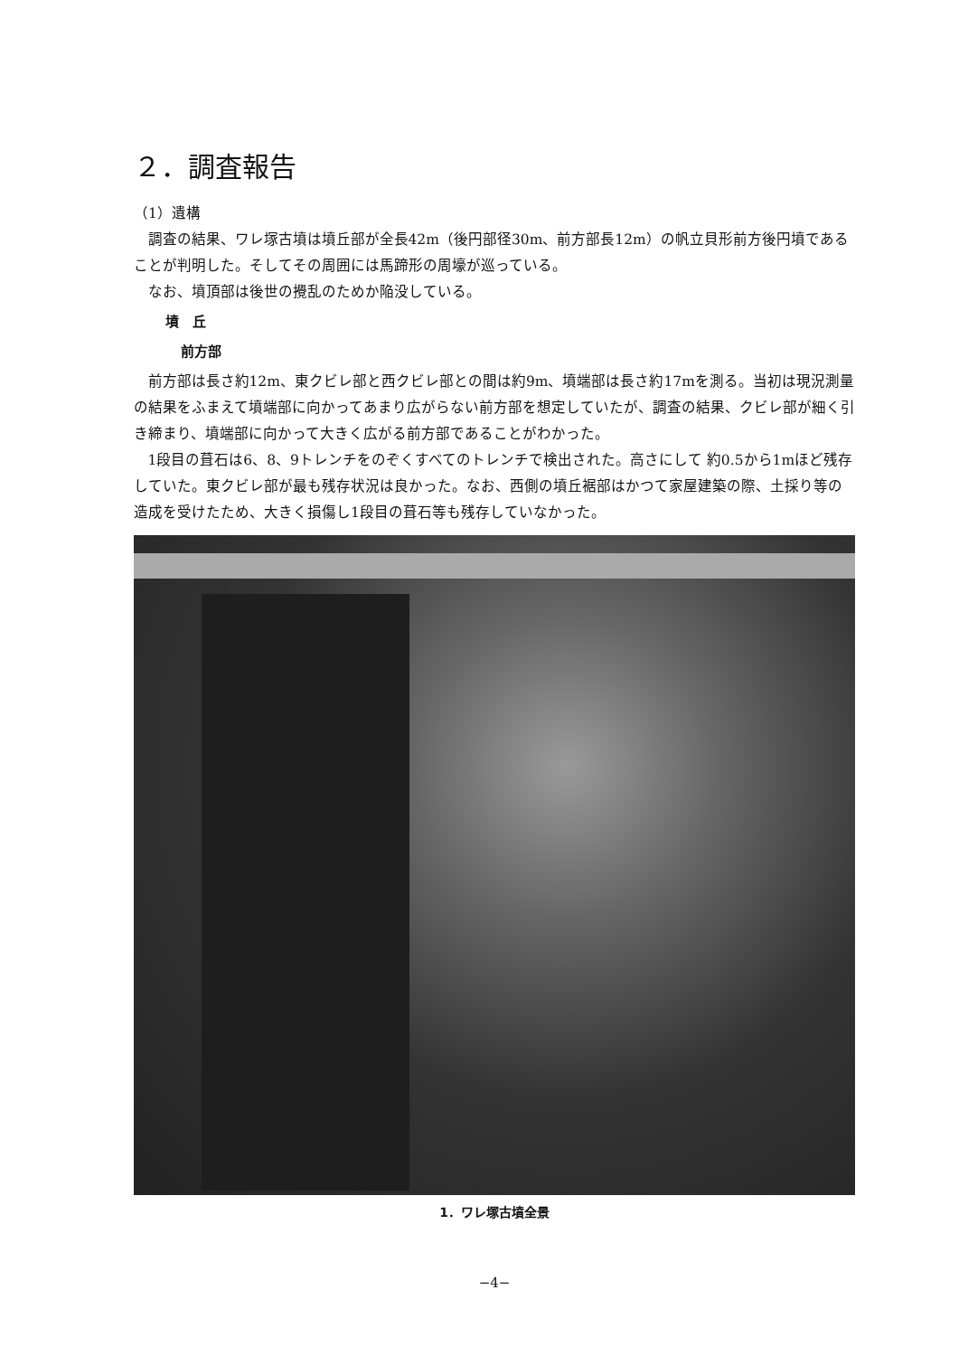２．調査報告
（1）遺構
調査の結果、ワレ塚古墳は墳丘部が全長42m（後円部径30m、前方部長12m）の帆立貝形前方後円墳であることが判明した。そしてその周囲には馬蹄形の周壕が巡っている。
なお、墳頂部は後世の攪乱のためか陥没している。
墳　丘
前方部
前方部は長さ約12m、東クビレ部と西クビレ部との間は約9m、墳端部は長さ約17mを測る。当初は現況測量の結果をふまえて墳端部に向かってあまり広がらない前方部を想定していたが、調査の結果、クビレ部が細く引き締まり、墳端部に向かって大きく広がる前方部であることがわかった。
1段目の葺石は6、8、9トレンチをのぞくすべてのトレンチで検出された。高さにして 約0.5から1mほど残存していた。東クビレ部が最も残存状況は良かった。なお、西側の墳丘裾部はかつて家屋建築の際、土採り等の造成を受けたため、大きく損傷し1段目の葺石等も残存していなかった。
1．ワレ塚古墳全景
−4−